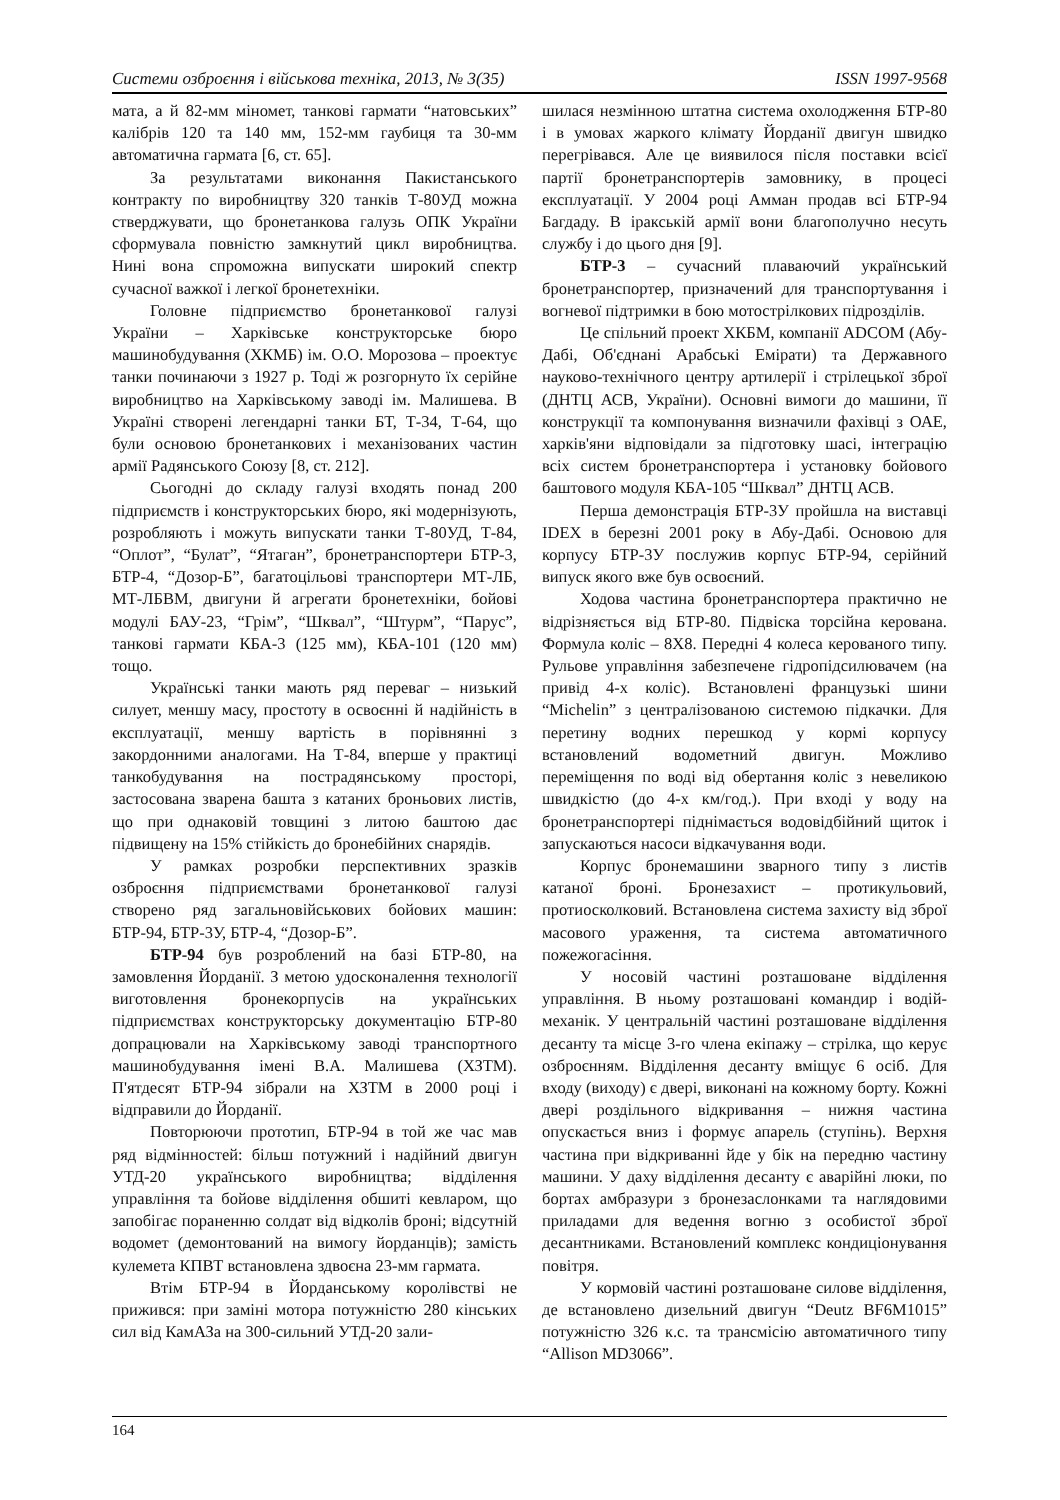Системи озброєння і військова техніка, 2013, № 3(35) ISSN 1997-9568
мата, а й 82-мм міномет, танкові гармати “натовських” калібрів 120 та 140 мм, 152-мм гаубиця та 30-мм автоматична гармата [6, ст. 65].
За результатами виконання Пакистанського контракту по виробництву 320 танків Т-80УД можна стверджувати, що бронетанкова галузь ОПК України сформувала повністю замкнутий цикл виробництва. Нині вона спроможна випускати широкий спектр сучасної важкої і легкої бронетехніки.
Головне підприємство бронетанкової галузі України – Харківське конструкторське бюро машинобудування (ХКМБ) ім. О.О. Морозова – проектує танки починаючи з 1927 р. Тоді ж розгорнуто їх серійне виробництво на Харківському заводі ім. Малишева. В Україні створені легендарні танки БТ, Т-34, Т-64, що були основою бронетанкових і механізованих частин армії Радянського Союзу [8, ст. 212].
Сьогодні до складу галузі входять понад 200 підприємств і конструкторських бюро, які модернізують, розробляють і можуть випускати танки Т-80УД, Т-84, “Оплот”, “Булат”, “Ятаган”, бронетранспортери БТР-3, БТР-4, “Дозор-Б”, багатоцільові транспортери МТ-ЛБ, МТ-ЛБВМ, двигуни й агрегати бронетехніки, бойові модулі БАУ-23, “Грім”, “Шквал”, “Штурм”, “Парус”, танкові гармати КБА-3 (125 мм), КБА-101 (120 мм) тощо.
Українські танки мають ряд переваг – низький силует, меншу масу, простоту в освоєнні й надійність в експлуатації, меншу вартість в порівнянні з закордонними аналогами. На Т-84, вперше у практиці танкобудування на пострадянському просторі, застосована зварена башта з катаних броньових листів, що при однаковій товщині з литою баштою дає підвищену на 15% стійкість до бронебійних снарядів.
У рамках розробки перспективних зразків озброєння підприємствами бронетанкової галузі створено ряд загальновійськових бойових машин: БТР-94, БТР-3У, БТР-4, “Дозор-Б”.
БТР-94 був розроблений на базі БТР-80, на замовлення Йорданії. З метою удосконалення технології виготовлення бронекорпусів на українських підприємствах конструкторську документацію БТР-80 допрацювали на Харківському заводі транспортного машинобудування імені В.А. Малишева (ХЗТМ). П'ятдесят БТР-94 зібрали на ХЗТМ в 2000 році і відправили до Йорданії.
Повторюючи прототип, БТР-94 в той же час мав ряд відмінностей: більш потужний і надійний двигун УТД-20 українського виробництва; відділення управління та бойове відділення обшиті кевларом, що запобігає пораненню солдат від відколів броні; відсутній водомет (демонтований на вимогу йорданців); замість кулемета КПВТ встановлена здвоєна 23-мм гармата.
Втім БТР-94 в Йорданському королівстві не прижився: при заміні мотора потужністю 280 кінських сил від КамАЗа на 300-сильний УТД-20 зали-
шилася незмінною штатна система охолодження БТР-80 і в умовах жаркого клімату Йорданії двигун швидко перегрівався. Але це виявилося після поставки всієї партії бронетранспортерів замовнику, в процесі експлуатації. У 2004 році Амман продав всі БТР-94 Багдаду. В іракській армії вони благополучно несуть службу і до цього дня [9].
БТР-3 – сучасний плаваючий український бронетранспортер, призначений для транспортування і вогневої підтримки в бою мотострілкових підрозділів.
Це спільний проект ХКБМ, компанії ADCOM (Абу-Дабі, Об'єднані Арабські Емірати) та Державного науково-технічного центру артилерії і стрілецької зброї (ДНТЦ АСВ, України). Основні вимоги до машини, її конструкції та компонування визначили фахівці з ОАЕ, харків'яни відповідали за підготовку шасі, інтеграцію всіх систем бронетранспортера і установку бойового баштового модуля КБА-105 “Шквал” ДНТЦ АСВ.
Перша демонстрація БТР-3У пройшла на виставці IDEX в березні 2001 року в Абу-Дабі. Основою для корпусу БТР-3У послужив корпус БТР-94, серійний випуск якого вже був освоєний.
Ходова частина бронетранспортера практично не відрізняється від БТР-80. Підвіска торсійна керована. Формула коліс – 8Х8. Передні 4 колеса керованого типу. Рульове управління забезпечене гідропідсилювачем (на привід 4-х коліс). Встановлені французькі шини “Michelin” з централізованою системою підкачки. Для перетину водних перешкод у кормі корпусу встановлений водометний двигун. Можливо переміщення по воді від обертання коліс з невеликою швидкістю (до 4-х км/год.). При вході у воду на бронетранспортері піднімається водовідбійний щиток і запускаються насоси відкачування води.
Корпус бронемашини зварного типу з листів катаної броні. Бронезахист – протикульовий, протиосколковий. Встановлена система захисту від зброї масового ураження, та система автоматичного пожежогасіння.
У носовій частині розташоване відділення управління. В ньому розташовані командир і водій-механік. У центральній частині розташоване відділення десанту та місце 3-го члена екіпажу – стрілка, що керує озброєнням. Відділення десанту вміщує 6 осіб. Для входу (виходу) є двері, виконані на кожному борту. Кожні двері роздільного відкривання – нижня частина опускається вниз і формує апарель (ступінь). Верхня частина при відкриванні йде у бік на передню частину машини. У даху відділення десанту є аварійні люки, по бортах амбразури з бронезаслонками та наглядовими приладами для ведення вогню з особистої зброї десантниками. Встановлений комплекс кондиціонування повітря.
У кормовій частині розташоване силове відділення, де встановлено дизельний двигун “Deutz BF6M1015” потужністю 326 к.с. та трансмісію автоматичного типу “Allison MD3066”.
164